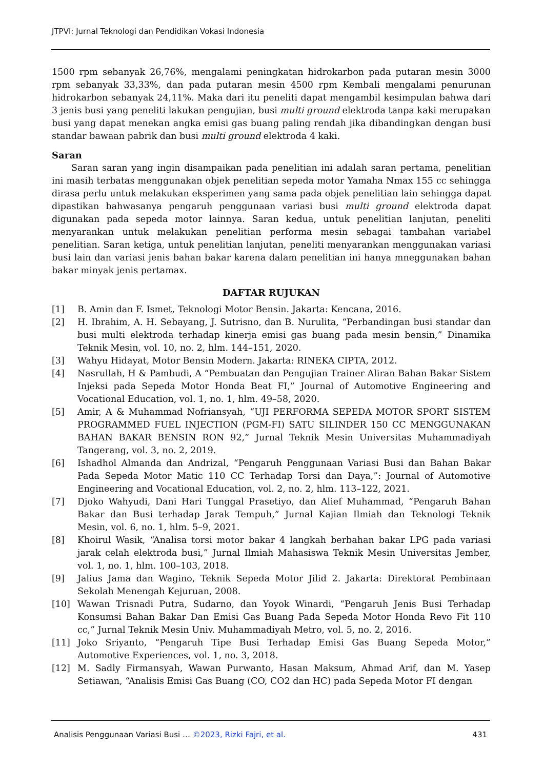JTPVI: Jurnal Teknologi dan Pendidikan Vokasi Indonesia
1500 rpm sebanyak 26,76%, mengalami peningkatan hidrokarbon pada putaran mesin 3000 rpm sebanyak 33,33%, dan pada putaran mesin 4500 rpm Kembali mengalami penurunan hidrokarbon sebanyak 24,11%. Maka dari itu peneliti dapat mengambil kesimpulan bahwa dari 3 jenis busi yang peneliti lakukan pengujian, busi multi ground elektroda tanpa kaki merupakan busi yang dapat menekan angka emisi gas buang paling rendah jika dibandingkan dengan busi standar bawaan pabrik dan busi multi ground elektroda 4 kaki.
Saran
Saran saran yang ingin disampaikan pada penelitian ini adalah saran pertama, penelitian ini masih terbatas menggunakan objek penelitian sepeda motor Yamaha Nmax 155 cc sehingga dirasa perlu untuk melakukan eksperimen yang sama pada objek penelitian lain sehingga dapat dipastikan bahwasanya pengaruh penggunaan variasi busi multi ground elektroda dapat digunakan pada sepeda motor lainnya. Saran kedua, untuk penelitian lanjutan, peneliti menyarankan untuk melakukan penelitian performa mesin sebagai tambahan variabel penelitian. Saran ketiga, untuk penelitian lanjutan, peneliti menyarankan menggunakan variasi busi lain dan variasi jenis bahan bakar karena dalam penelitian ini hanya mneggunakan bahan bakar minyak jenis pertamax.
DAFTAR RUJUKAN
[1] B. Amin dan F. Ismet, Teknologi Motor Bensin. Jakarta: Kencana, 2016.
[2] H. Ibrahim, A. H. Sebayang, J. Sutrisno, dan B. Nurulita, “Perbandingan busi standar dan busi multi elektroda terhadap kinerja emisi gas buang pada mesin bensin,” Dinamika Teknik Mesin, vol. 10, no. 2, hlm. 144–151, 2020.
[3] Wahyu Hidayat, Motor Bensin Modern. Jakarta: RINEKA CIPTA, 2012.
[4] Nasrullah, H & Pambudi, A “Pembuatan dan Pengujian Trainer Aliran Bahan Bakar Sistem Injeksi pada Sepeda Motor Honda Beat FI,” Journal of Automotive Engineering and Vocational Education, vol. 1, no. 1, hlm. 49–58, 2020.
[5] Amir, A & Muhammad Nofriansyah, “UJI PERFORMA SEPEDA MOTOR SPORT SISTEM PROGRAMMED FUEL INJECTION (PGM-FI) SATU SILINDER 150 CC MENGGUNAKAN BAHAN BAKAR BENSIN RON 92,” Jurnal Teknik Mesin Universitas Muhammadiyah Tangerang, vol. 3, no. 2, 2019.
[6] Ishadhol Almanda dan Andrizal, “Pengaruh Penggunaan Variasi Busi dan Bahan Bakar Pada Sepeda Motor Matic 110 CC Terhadap Torsi dan Daya,”: Journal of Automotive Engineering and Vocational Education, vol. 2, no. 2, hlm. 113–122, 2021.
[7] Djoko Wahyudi, Dani Hari Tunggal Prasetiyo, dan Alief Muhammad, “Pengaruh Bahan Bakar dan Busi terhadap Jarak Tempuh,” Jurnal Kajian Ilmiah dan Teknologi Teknik Mesin, vol. 6, no. 1, hlm. 5–9, 2021.
[8] Khoirul Wasik, “Analisa torsi motor bakar 4 langkah berbahan bakar LPG pada variasi jarak celah elektroda busi,” Jurnal Ilmiah Mahasiswa Teknik Mesin Universitas Jember, vol. 1, no. 1, hlm. 100–103, 2018.
[9] Jalius Jama dan Wagino, Teknik Sepeda Motor Jilid 2. Jakarta: Direktorat Pembinaan Sekolah Menengah Kejuruan, 2008.
[10] Wawan Trisnadi Putra, Sudarno, dan Yoyok Winardi, “Pengaruh Jenis Busi Terhadap Konsumsi Bahan Bakar Dan Emisi Gas Buang Pada Sepeda Motor Honda Revo Fit 110 cc,” Jurnal Teknik Mesin Univ. Muhammadiyah Metro, vol. 5, no. 2, 2016.
[11] Joko Sriyanto, “Pengaruh Tipe Busi Terhadap Emisi Gas Buang Sepeda Motor,” Automotive Experiences, vol. 1, no. 3, 2018.
[12] M. Sadly Firmansyah, Wawan Purwanto, Hasan Maksum, Ahmad Arif, dan M. Yasep Setiawan, “Analisis Emisi Gas Buang (CO, CO2 dan HC) pada Sepeda Motor FI dengan
Analisis Penggunaan Variasi Busi … ©2023, Rizki Fajri, et al. 431